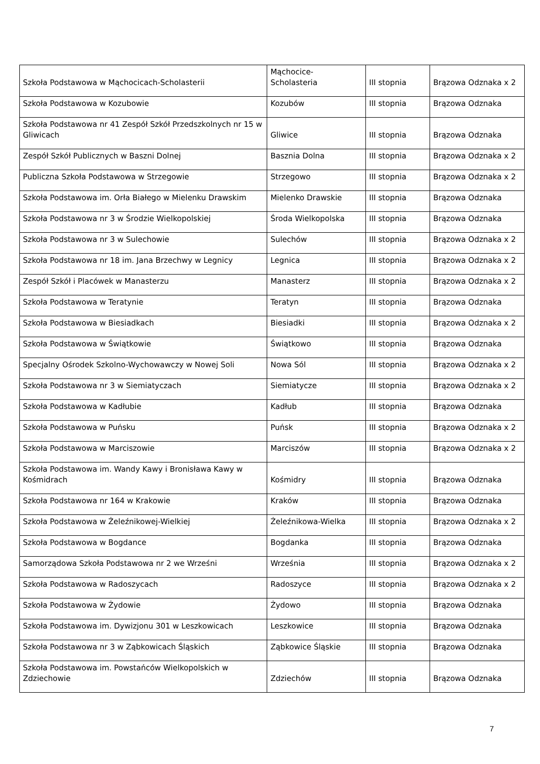| Szkoła Podstawowa w Mąchocicach-Scholasterii | Mąchocice- Scholasteria | III stopnia | Brązowa Odznaka x 2 |
| Szkoła Podstawowa w Kozubowie | Kozubów | III stopnia | Brązowa Odznaka |
| Szkoła Podstawowa nr 41 Zespół Szkół Przedszkolnych nr 15 w Gliwicach | Gliwice | III stopnia | Brązowa Odznaka |
| Zespół Szkół Publicznych w Baszni Dolnej | Basznia Dolna | III stopnia | Brązowa Odznaka x 2 |
| Publiczna Szkoła Podstawowa w Strzegowie | Strzegowo | III stopnia | Brązowa Odznaka x 2 |
| Szkoła Podstawowa im. Orła Białego w Mielenku Drawskim | Mielenko Drawskie | III stopnia | Brązowa Odznaka |
| Szkoła Podstawowa nr 3 w Środzie Wielkopolskiej | Środa Wielkopolska | III stopnia | Brązowa Odznaka |
| Szkoła Podstawowa nr 3 w Sulechowie | Sulechów | III stopnia | Brązowa Odznaka x 2 |
| Szkoła Podstawowa nr 18 im. Jana Brzechwy w Legnicy | Legnica | III stopnia | Brązowa Odznaka x 2 |
| Zespół Szkół i Placówek w Manasterzu | Manasterz | III stopnia | Brązowa Odznaka x 2 |
| Szkoła Podstawowa w Teratynie | Teratyn | III stopnia | Brązowa Odznaka |
| Szkoła Podstawowa w Biesiadkach | Biesiadki | III stopnia | Brązowa Odznaka x 2 |
| Szkoła Podstawowa w Świątkowie | Świątkowo | III stopnia | Brązowa Odznaka |
| Specjalny Ośrodek Szkolno-Wychowawczy w Nowej Soli | Nowa Sól | III stopnia | Brązowa Odznaka x 2 |
| Szkoła Podstawowa nr 3 w Siemiatyczach | Siemiatycze | III stopnia | Brązowa Odznaka x 2 |
| Szkoła Podstawowa w Kadłubie | Kadłub | III stopnia | Brązowa Odznaka |
| Szkoła Podstawowa w Puńsku | Puńsk | III stopnia | Brązowa Odznaka x 2 |
| Szkoła Podstawowa w Marciszowie | Marciszów | III stopnia | Brązowa Odznaka x 2 |
| Szkoła Podstawowa im. Wandy Kawy i Bronisława Kawy w Kośmidrach | Kośmidry | III stopnia | Brązowa Odznaka |
| Szkoła Podstawowa nr 164 w Krakowie | Kraków | III stopnia | Brązowa Odznaka |
| Szkoła Podstawowa w Żeleźnikowej-Wielkiej | Żeleźnikowa-Wielka | III stopnia | Brązowa Odznaka x 2 |
| Szkoła Podstawowa w Bogdance | Bogdanka | III stopnia | Brązowa Odznaka |
| Samorządowa Szkoła Podstawowa nr 2 we Wrześni | Września | III stopnia | Brązowa Odznaka x 2 |
| Szkoła Podstawowa w Radoszycach | Radoszyce | III stopnia | Brązowa Odznaka x 2 |
| Szkoła Podstawowa w Żydowie | Żydowo | III stopnia | Brązowa Odznaka |
| Szkoła Podstawowa im. Dywizjonu 301 w Leszkowicach | Leszkowice | III stopnia | Brązowa Odznaka |
| Szkoła Podstawowa nr 3 w Ząbkowicach Śląskich | Ząbkowice Śląskie | III stopnia | Brązowa Odznaka |
| Szkoła Podstawowa im. Powstańców Wielkopolskich w Zdziechowie | Zdziechów | III stopnia | Brązowa Odznaka |
7